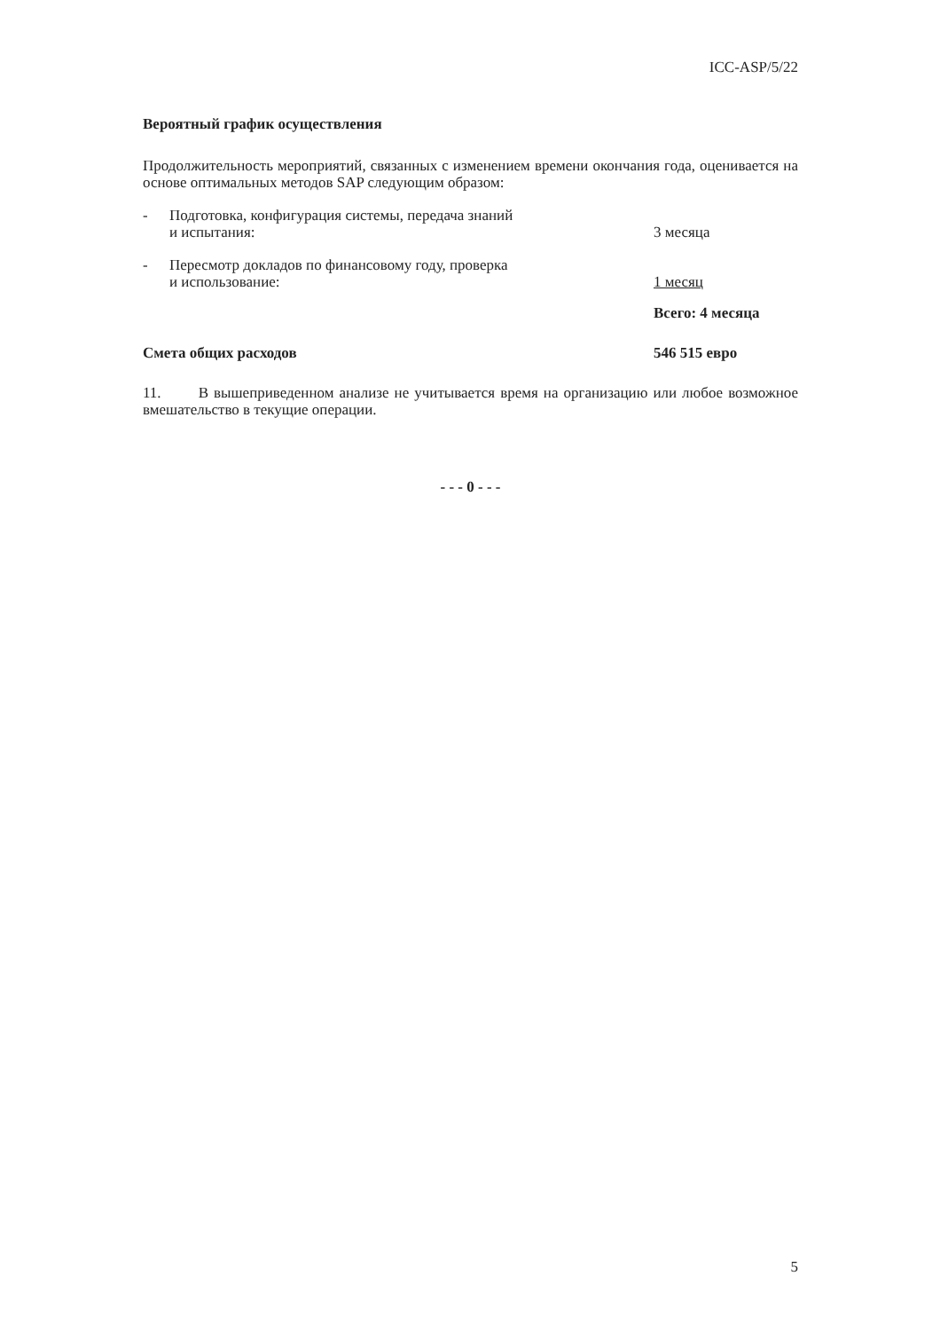ICC-ASP/5/22
Вероятный график осуществления
Продолжительность мероприятий, связанных с изменением времени окончания года, оценивается на основе оптимальных методов SAP следующим образом:
- Подготовка, конфигурация системы, передача знаний
и испытания:
3 месяца
- Пересмотр докладов по финансовому году, проверка
и использование:
1 месяц
Всего: 4 месяца
Смета общих расходов 546 515 евро
11. В вышеприведенном анализе не учитывается время на организацию или любое возможное вмешательство в текущие операции.
- - - 0 - - -
5